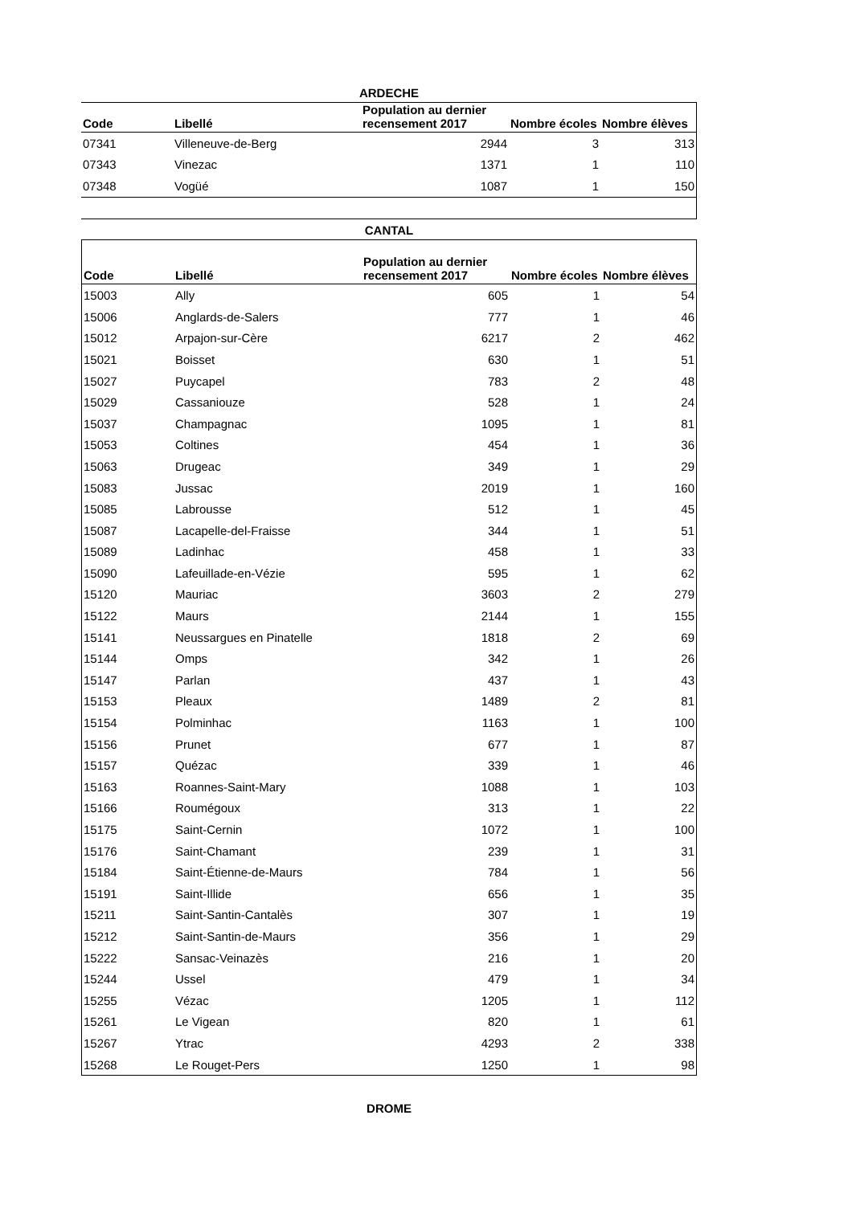ARDECHE
| Code | Libellé | Population au dernier recensement 2017 | Nombre écoles | Nombre élèves |
| --- | --- | --- | --- | --- |
| 07341 | Villeneuve-de-Berg | 2944 | 3 | 313 |
| 07343 | Vinezac | 1371 | 1 | 110 |
| 07348 | Vogüé | 1087 | 1 | 150 |
CANTAL
| Code | Libellé | Population au dernier recensement 2017 | Nombre écoles | Nombre élèves |
| --- | --- | --- | --- | --- |
| 15003 | Ally | 605 | 1 | 54 |
| 15006 | Anglards-de-Salers | 777 | 1 | 46 |
| 15012 | Arpajon-sur-Cère | 6217 | 2 | 462 |
| 15021 | Boisset | 630 | 1 | 51 |
| 15027 | Puycapel | 783 | 2 | 48 |
| 15029 | Cassaniouze | 528 | 1 | 24 |
| 15037 | Champagnac | 1095 | 1 | 81 |
| 15053 | Coltines | 454 | 1 | 36 |
| 15063 | Drugeac | 349 | 1 | 29 |
| 15083 | Jussac | 2019 | 1 | 160 |
| 15085 | Labrousse | 512 | 1 | 45 |
| 15087 | Lacapelle-del-Fraisse | 344 | 1 | 51 |
| 15089 | Ladinhac | 458 | 1 | 33 |
| 15090 | Lafeuillade-en-Vézie | 595 | 1 | 62 |
| 15120 | Mauriac | 3603 | 2 | 279 |
| 15122 | Maurs | 2144 | 1 | 155 |
| 15141 | Neussargues en Pinatelle | 1818 | 2 | 69 |
| 15144 | Omps | 342 | 1 | 26 |
| 15147 | Parlan | 437 | 1 | 43 |
| 15153 | Pleaux | 1489 | 2 | 81 |
| 15154 | Polminhac | 1163 | 1 | 100 |
| 15156 | Prunet | 677 | 1 | 87 |
| 15157 | Quézac | 339 | 1 | 46 |
| 15163 | Roannes-Saint-Mary | 1088 | 1 | 103 |
| 15166 | Roumégoux | 313 | 1 | 22 |
| 15175 | Saint-Cernin | 1072 | 1 | 100 |
| 15176 | Saint-Chamant | 239 | 1 | 31 |
| 15184 | Saint-Étienne-de-Maurs | 784 | 1 | 56 |
| 15191 | Saint-Illide | 656 | 1 | 35 |
| 15211 | Saint-Santin-Cantalès | 307 | 1 | 19 |
| 15212 | Saint-Santin-de-Maurs | 356 | 1 | 29 |
| 15222 | Sansac-Veinazès | 216 | 1 | 20 |
| 15244 | Ussel | 479 | 1 | 34 |
| 15255 | Vézac | 1205 | 1 | 112 |
| 15261 | Le Vigean | 820 | 1 | 61 |
| 15267 | Ytrac | 4293 | 2 | 338 |
| 15268 | Le Rouget-Pers | 1250 | 1 | 98 |
DROME